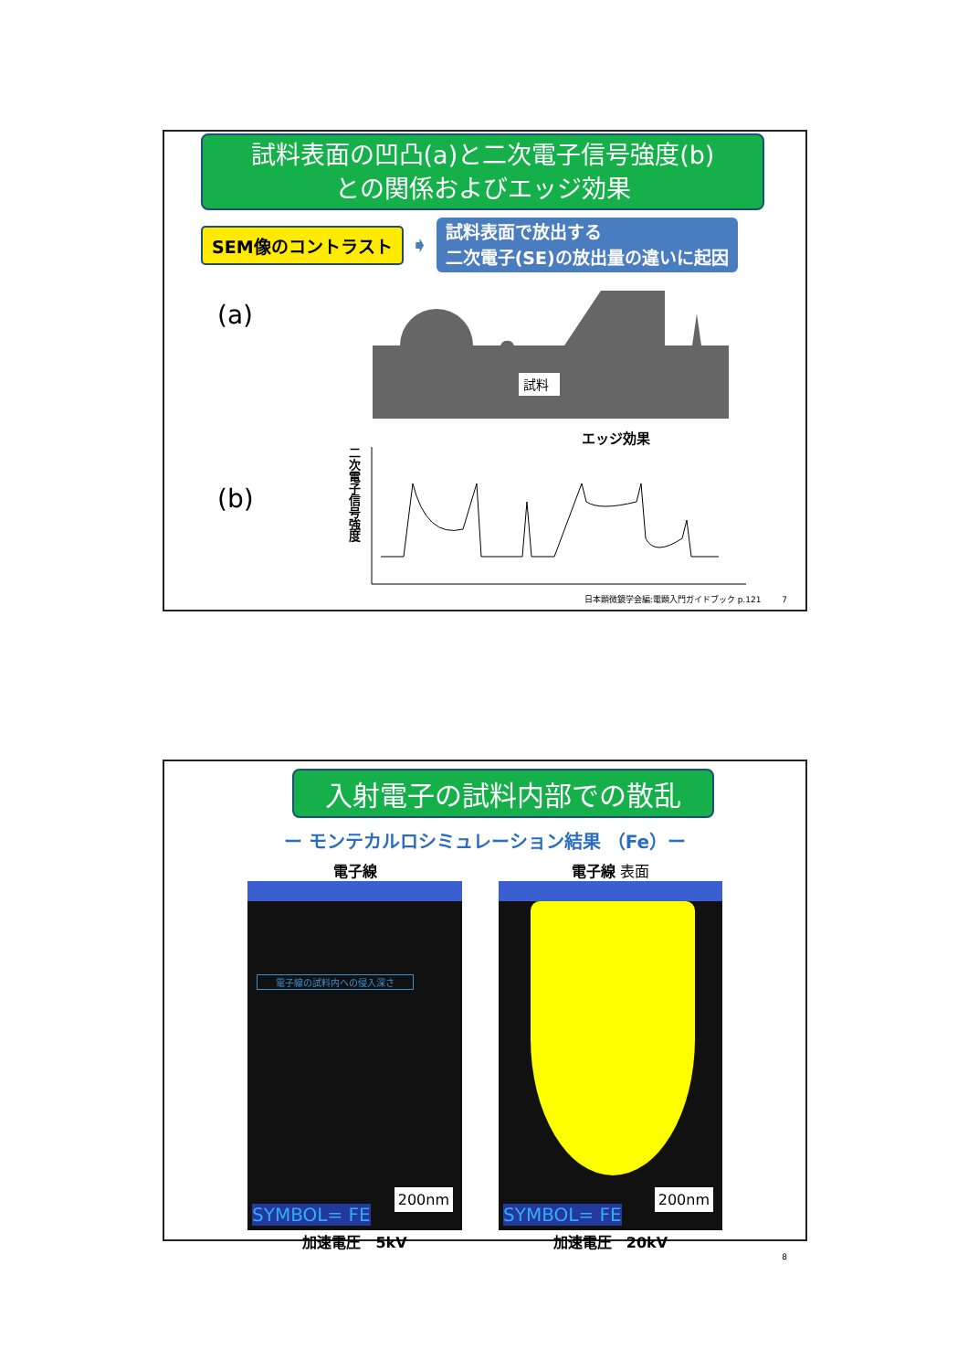試料表面の凹凸(a)と二次電子信号強度(b)
との関係およびエッジ効果
SEM像のコントラスト
➧
試料表面で放出する
二次電子(SE)の放出量の違いに起因
(a)
試料
エッジ効果
(b)
二次電子信号強度
日本顕微鏡学会編:電顕入門ガイドブック p.121 7
入射電子の試料内部での散乱
ー モンテカルロシミュレーション結果 （Fe）ー
電子線
電子線の試料内への侵入深さ
SYMBOL= FE
200nm
加速電圧　5kV
電子線 表面
SYMBOL= FE
200nm
加速電圧　20kV
8